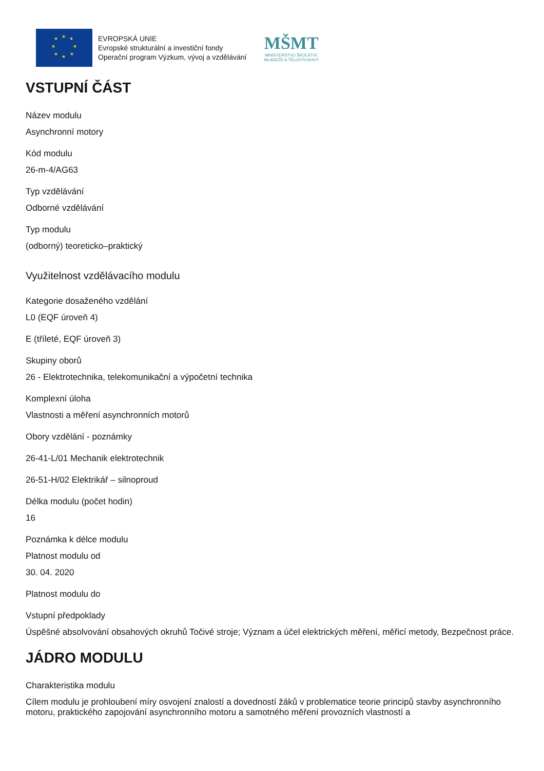★
★
★
★
★
★
★
★
EVROPSKÁ UNIE
Evropské strukturální a investiční fondy
Operační program Výzkum, vývoj a vzdělávání
MŠMT
MINISTERSTVO ŠKOLSTVÍ,
MLÁDEŽE A TĚLOVÝCHOVY
VSTUPNÍ ČÁST
Název modulu
Asynchronní motory
Kód modulu
26-m-4/AG63
Typ vzdělávání
Odborné vzdělávání
Typ modulu
(odborný) teoreticko–praktický
Využitelnost vzdělávacího modulu
Kategorie dosaženého vzdělání
L0 (EQF úroveň 4)
E (tříleté, EQF úroveň 3)
Skupiny oborů
26 - Elektrotechnika, telekomunikační a výpočetní technika
Komplexní úloha
Vlastnosti a měření asynchronních motorů
Obory vzdělání - poznámky
26-41-L/01 Mechanik elektrotechnik
26-51-H/02 Elektrikář – silnoproud
Délka modulu (počet hodin)
16
Poznámka k délce modulu
Platnost modulu od
30. 04. 2020
Platnost modulu do
Vstupní předpoklady
Úspěšné absolvování obsahových okruhů Točivé stroje; Význam a účel elektrických měření, měřicí metody, Bezpečnost práce.
JÁDRO MODULU
Charakteristika modulu
Cílem modulu je prohloubení míry osvojení znalostí a dovedností žáků v problematice teorie principů stavby asynchronního motoru, praktického zapojování asynchronního motoru a samotného měření provozních vlastností a